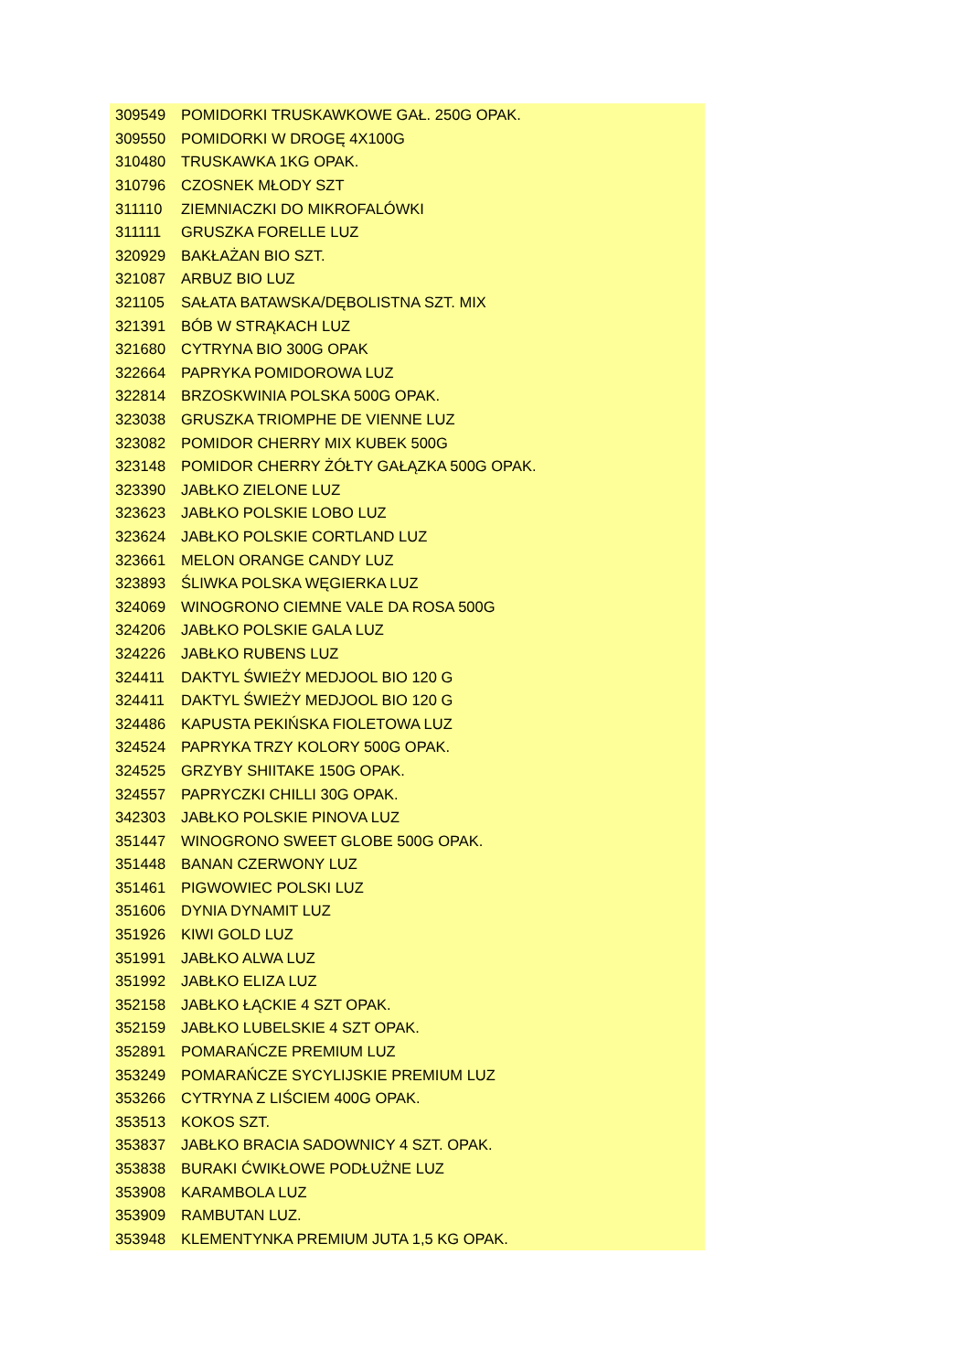| 309549 | POMIDORKI TRUSKAWKOWE GAŁ. 250G OPAK. |
| 309550 | POMIDORKI W DROGĘ 4X100G |
| 310480 | TRUSKAWKA 1KG OPAK. |
| 310796 | CZOSNEK MŁODY SZT |
| 311110 | ZIEMNIACZKI DO MIKROFALÓWKI |
| 311111 | GRUSZKA FORELLE LUZ |
| 320929 | BAKŁAŻAN BIO SZT. |
| 321087 | ARBUZ BIO LUZ |
| 321105 | SAŁATA BATAWSKA/DĘBOLISTNA SZT. MIX |
| 321391 | BÓB W STRĄKACH LUZ |
| 321680 | CYTRYNA BIO 300G OPAK |
| 322664 | PAPRYKA POMIDOROWA LUZ |
| 322814 | BRZOSKWINIA POLSKA 500G OPAK. |
| 323038 | GRUSZKA TRIOMPHE DE VIENNE LUZ |
| 323082 | POMIDOR CHERRY MIX KUBEK 500G |
| 323148 | POMIDOR CHERRY ŻÓŁTY GAŁĄZKA 500G OPAK. |
| 323390 | JABŁKO ZIELONE LUZ |
| 323623 | JABŁKO POLSKIE LOBO LUZ |
| 323624 | JABŁKO POLSKIE CORTLAND LUZ |
| 323661 | MELON ORANGE CANDY LUZ |
| 323893 | ŚLIWKA POLSKA WĘGIERKA LUZ |
| 324069 | WINOGRONO CIEMNE VALE DA ROSA 500G |
| 324206 | JABŁKO POLSKIE GALA LUZ |
| 324226 | JABŁKO RUBENS LUZ |
| 324411 | DAKTYL ŚWIEŻY MEDJOOL BIO 120 G |
| 324411 | DAKTYL ŚWIEŻY MEDJOOL BIO 120 G |
| 324486 | KAPUSTA PEKIŃSKA FIOLETOWA LUZ |
| 324524 | PAPRYKA TRZY KOLORY 500G OPAK. |
| 324525 | GRZYBY SHIITAKE 150G OPAK. |
| 324557 | PAPRYCZKI CHILLI 30G OPAK. |
| 342303 | JABŁKO POLSKIE PINOVA LUZ |
| 351447 | WINOGRONO SWEET GLOBE 500G OPAK. |
| 351448 | BANAN CZERWONY LUZ |
| 351461 | PIGWOWIEC POLSKI LUZ |
| 351606 | DYNIA DYNAMIT LUZ |
| 351926 | KIWI GOLD LUZ |
| 351991 | JABŁKO ALWA LUZ |
| 351992 | JABŁKO ELIZA LUZ |
| 352158 | JABŁKO ŁĄCKIE 4 SZT OPAK. |
| 352159 | JABŁKO LUBELSKIE 4 SZT OPAK. |
| 352891 | POMARAŃCZE PREMIUM LUZ |
| 353249 | POMARAŃCZE SYCYLIJSKIE PREMIUM LUZ |
| 353266 | CYTRYNA Z LIŚCIEM 400G OPAK. |
| 353513 | KOKOS SZT. |
| 353837 | JABŁKO BRACIA SADOWNICY 4 SZT. OPAK. |
| 353838 | BURAKI ĆWIKŁOWE PODŁUŻNE LUZ |
| 353908 | KARAMBOLA LUZ |
| 353909 | RAMBUTAN LUZ. |
| 353948 | KLEMENTYNKA PREMIUM JUTA 1,5 KG OPAK. |